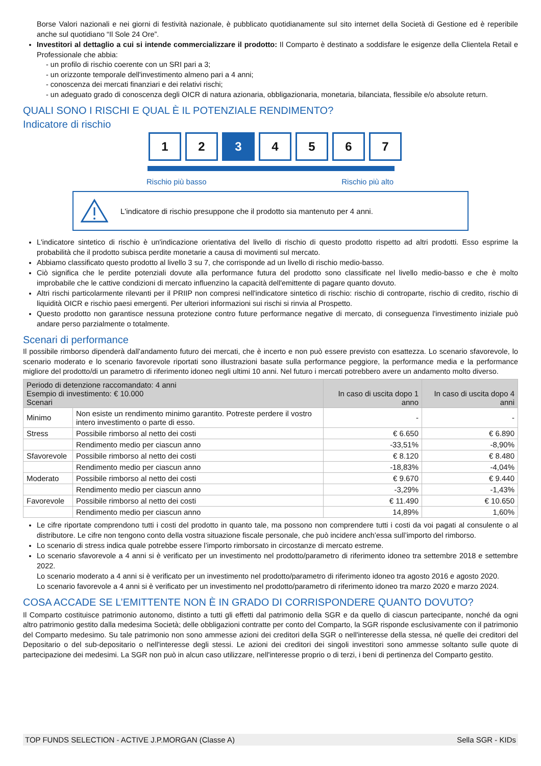Borse Valori nazionali e nei giorni di festività nazionale, è pubblicato quotidianamente sul sito internet della Società di Gestione ed è reperibile anche sul quotidiano “Il Sole 24 Ore”.
Investitori al dettaglio a cui si intende commercializzare il prodotto: Il Comparto è destinato a soddisfare le esigenze della Clientela Retail e Professionale che abbia:
- un profilo di rischio coerente con un SRI pari a 3;
- un orizzonte temporale dell'investimento almeno pari a 4 anni;
- conoscenza dei mercati finanziari e dei relativi rischi;
- un adeguato grado di conoscenza degli OICR di natura azionaria, obbligazionaria, monetaria, bilanciata, flessibile e/o absolute return.
QUALI SONO I RISCHI E QUAL È IL POTENZIALE RENDIMENTO?
Indicatore di rischio
1 2 3 4 5 6 7
Rischio più basso Rischio più alto
L'indicatore di rischio presuppone che il prodotto sia mantenuto per 4 anni.
L'indicatore sintetico di rischio è un'indicazione orientativa del livello di rischio di questo prodotto rispetto ad altri prodotti. Esso esprime la probabilità che il prodotto subisca perdite monetarie a causa di movimenti sul mercato.
Abbiamo classificato questo prodotto al livello 3 su 7, che corrisponde ad un livello di rischio medio-basso.
Ciò significa che le perdite potenziali dovute alla performance futura del prodotto sono classificate nel livello medio-basso e che è molto improbabile che le cattive condizioni di mercato influenzino la capacità dell'emittente di pagare quanto dovuto.
Altri rischi particolarmente rilevanti per il PRIIP non compresi nell'indicatore sintetico di rischio: rischio di controparte, rischio di credito, rischio di liquidità OICR e rischio paesi emergenti. Per ulteriori informazioni sui rischi si rinvia al Prospetto.
Questo prodotto non garantisce nessuna protezione contro future performance negative di mercato, di conseguenza l'investimento iniziale può andare perso parzialmente o totalmente.
Scenari di performance
Il possibile rimborso dipenderà dall’andamento futuro dei mercati, che è incerto e non può essere previsto con esattezza. Lo scenario sfavorevole, lo scenario moderato e lo scenario favorevole riportati sono illustrazioni basate sulla performance peggiore, la performance media e la performance migliore del prodotto/di un parametro di riferimento idoneo negli ultimi 10 anni. Nel futuro i mercati potrebbero avere un andamento molto diverso.
| Periodo di detenzione raccomandato: 4 anni Esempio di investimento: € 10.000 Scenari | | In caso di uscita dopo 1 anno | In caso di uscita dopo 4 anni |
| --- | --- | --- | --- |
| Minimo | Non esiste un rendimento minimo garantito. Potreste perdere il vostro intero investimento o parte di esso. | - | - |
| Stress | Possibile rimborso al netto dei costi | € 6.650 | € 6.890 |
| | Rendimento medio per ciascun anno | -33,51% | -8,90% |
| Sfavorevole | Possibile rimborso al netto dei costi | € 8.120 | € 8.480 |
| | Rendimento medio per ciascun anno | -18,83% | -4,04% |
| Moderato | Possibile rimborso al netto dei costi | € 9.670 | € 9.440 |
| | Rendimento medio per ciascun anno | -3,29% | -1,43% |
| Favorevole | Possibile rimborso al netto dei costi | € 11.490 | € 10.650 |
| | Rendimento medio per ciascun anno | 14,89% | 1,60% |
Le cifre riportate comprendono tutti i costi del prodotto in quanto tale, ma possono non comprendere tutti i costi da voi pagati al consulente o al distributore. Le cifre non tengono conto della vostra situazione fiscale personale, che può incidere anch’essa sull’importo del rimborso.
Lo scenario di stress indica quale potrebbe essere l’importo rimborsato in circostanze di mercato estreme.
Lo scenario sfavorevole a 4 anni si è verificato per un investimento nel prodotto/parametro di riferimento idoneo tra settembre 2018 e settembre 2022.
Lo scenario moderato a 4 anni si è verificato per un investimento nel prodotto/parametro di riferimento idoneo tra agosto 2016 e agosto 2020.
Lo scenario favorevole a 4 anni si è verificato per un investimento nel prodotto/parametro di riferimento idoneo tra marzo 2020 e marzo 2024.
COSA ACCADE SE L’EMITTENTE NON È IN GRADO DI CORRISPONDERE QUANTO DOVUTO?
Il Comparto costituisce patrimonio autonomo, distinto a tutti gli effetti dal patrimonio della SGR e da quello di ciascun partecipante, nonché da ogni altro patrimonio gestito dalla medesima Società; delle obbligazioni contratte per conto del Comparto, la SGR risponde esclusivamente con il patrimonio del Comparto medesimo. Su tale patrimonio non sono ammesse azioni dei creditori della SGR o nell'interesse della stessa, né quelle dei creditori del Depositario o del sub-depositario o nell'interesse degli stessi. Le azioni dei creditori dei singoli investitori sono ammesse soltanto sulle quote di partecipazione dei medesimi. La SGR non può in alcun caso utilizzare, nell'interesse proprio o di terzi, i beni di pertinenza del Comparto gestito.
TOP FUNDS SELECTION - ACTIVE J.P.MORGAN (Classe A) Sella SGR - KIDs